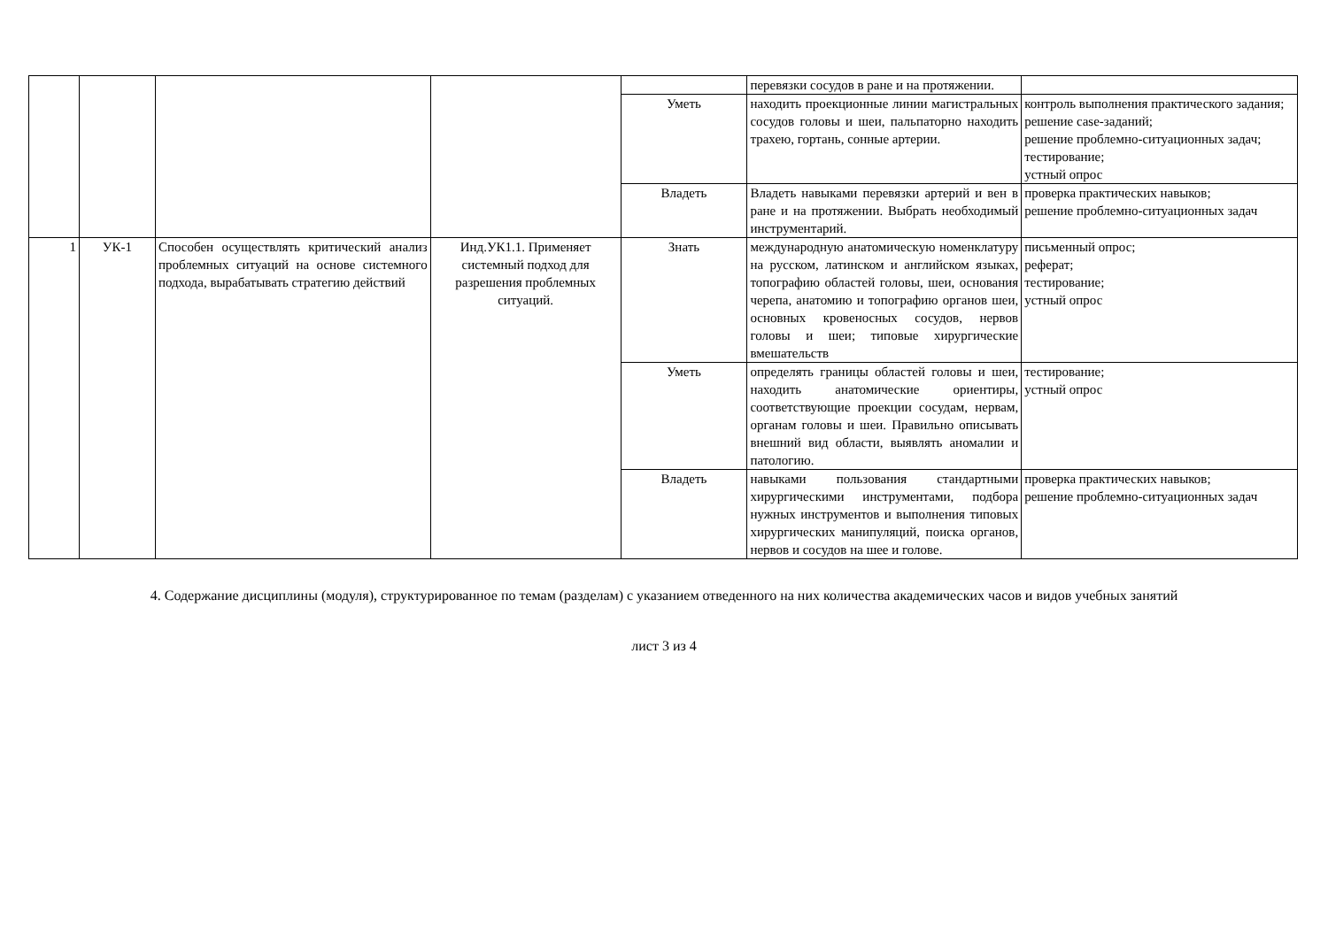| | | | | | перевязки сосудов в ране и на протяжении. | |
| | | | | Уметь | находить проекционные линии магистральных сосудов головы и шеи, пальпаторно находить трахею, гортань, сонные артерии. | контроль выполнения практического задания; решение case-заданий; решение проблемно-ситуационных задач; тестирование; устный опрос |
| | | | | Владеть | Владеть навыками перевязки артерий и вен в ране и на протяжении. Выбрать необходимый инструментарий. | проверка практических навыков; решение проблемно-ситуационных задач |
| 1 | УК-1 | Способен осуществлять критический анализ проблемных ситуаций на основе системного подхода, вырабатывать стратегию действий | Инд.УК1.1. Применяет системный подход для разрешения проблемных ситуаций. | Знать | международную анатомическую номенклатуру на русском, латинском и английском языках, топографию областей головы, шеи, основания черепа, анатомию и топографию органов шеи, основных кровеносных сосудов, нервов головы и шеи; типовые хирургические вмешательств | письменный опрос; реферат; тестирование; устный опрос |
| | | | | Уметь | определять границы областей головы и шеи, находить анатомические ориентиры, соответствующие проекции сосудам, нервам, органам головы и шеи. Правильно описывать внешний вид области, выявлять аномалии и патологию. | тестирование; устный опрос |
| | | | | Владеть | навыками пользования стандартными хирургическими инструментами, подбора нужных инструментов и выполнения типовых хирургических манипуляций, поиска органов, нервов и сосудов на шее и голове. | проверка практических навыков; решение проблемно-ситуационных задач |
4. Содержание дисциплины (модуля), структурированное по темам (разделам) с указанием отведенного на них количества академических часов и видов учебных занятий
лист 3 из 4